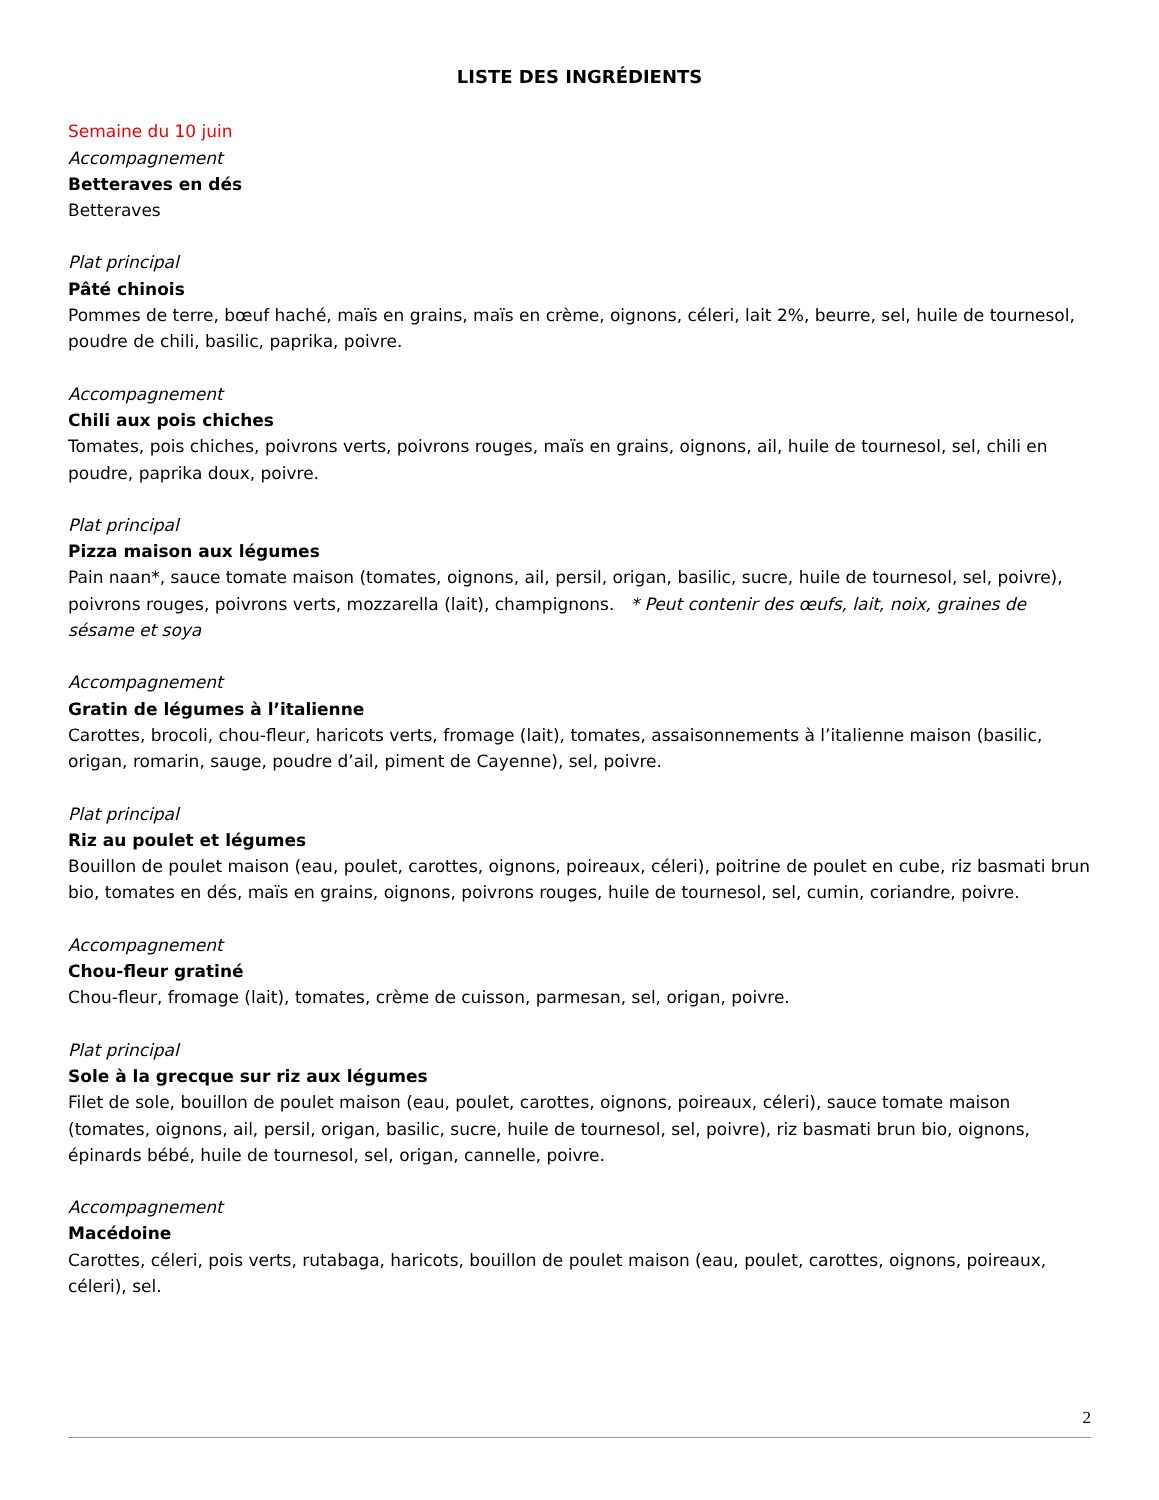LISTE DES INGRÉDIENTS
Semaine du 10 juin
Accompagnement
Betteraves en dés
Betteraves
Plat principal
Pâté chinois
Pommes de terre, bœuf haché, maïs en grains, maïs en crème, oignons, céleri, lait 2%, beurre, sel, huile de tournesol, poudre de chili, basilic, paprika, poivre.
Accompagnement
Chili aux pois chiches
Tomates, pois chiches, poivrons verts, poivrons rouges, maïs en grains, oignons, ail, huile de tournesol, sel, chili en poudre, paprika doux, poivre.
Plat principal
Pizza maison aux légumes
Pain naan*, sauce tomate maison (tomates, oignons, ail, persil, origan, basilic, sucre, huile de tournesol, sel, poivre), poivrons rouges, poivrons verts, mozzarella (lait), champignons. * Peut contenir des œufs, lait, noix, graines de sésame et soya
Accompagnement
Gratin de légumes à l’italienne
Carottes, brocoli, chou-fleur, haricots verts, fromage (lait), tomates, assaisonnements à l’italienne maison (basilic, origan, romarin, sauge, poudre d’ail, piment de Cayenne), sel, poivre.
Plat principal
Riz au poulet et légumes
Bouillon de poulet maison (eau, poulet, carottes, oignons, poireaux, céleri), poitrine de poulet en cube, riz basmati brun bio, tomates en dés, maïs en grains, oignons, poivrons rouges, huile de tournesol, sel, cumin, coriandre, poivre.
Accompagnement
Chou-fleur gratiné
Chou-fleur, fromage (lait), tomates, crème de cuisson, parmesan, sel, origan, poivre.
Plat principal
Sole à la grecque sur riz aux légumes
Filet de sole, bouillon de poulet maison (eau, poulet, carottes, oignons, poireaux, céleri), sauce tomate maison (tomates, oignons, ail, persil, origan, basilic, sucre, huile de tournesol, sel, poivre), riz basmati brun bio, oignons, épinards bébé, huile de tournesol, sel, origan, cannelle, poivre.
Accompagnement
Macédoine
Carottes, céleri, pois verts, rutabaga, haricots, bouillon de poulet maison (eau, poulet, carottes, oignons, poireaux, céleri), sel.
2